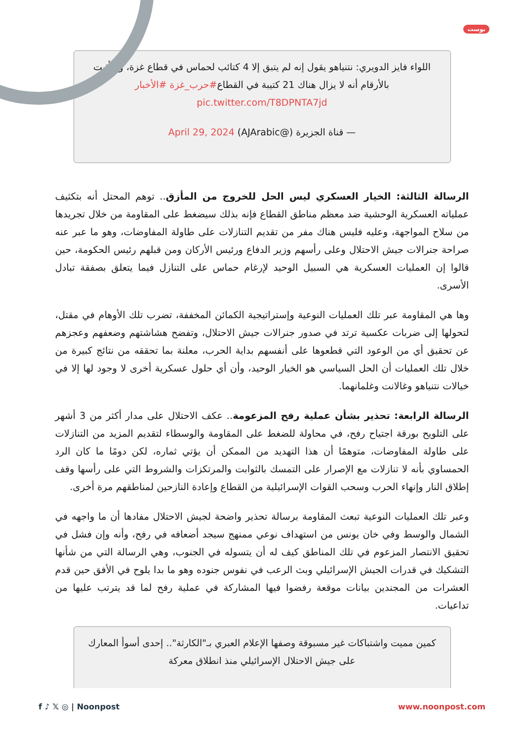بوست
اللواء فايز الدويري: نتنياهو يقول إنه لم يتبق إلا 4 كتائب لحماس في قطاع غزة، وسأثبت بالأرقام أنه لا يزال هناك 21 كتيبة في القطاع#حرب_غزة #الأخبار pic.twitter.com/T8DPNTA7jd
— قناة الجزيرة (@AJArabic) April 29, 2024
الرسالة الثالثة: الخيار العسكري ليس الحل للخروج من المأزق.. توهم المحتل أنه بتكثيف عملياته العسكرية الوحشية ضد معظم مناطق القطاع فإنه بذلك سيضغط على المقاومة من خلال تجريدها من سلاح المواجهة، وعليه فليس هناك مفر من تقديم التنازلات على طاولة المفاوضات، وهو ما عبر عنه صراحة جنرالات جيش الاحتلال وعلى رأسهم وزير الدفاع ورئيس الأركان ومن قبلهم رئيس الحكومة، حين قالوا إن العمليات العسكرية هي السبيل الوحيد لإرغام حماس على التنازل فيما يتعلق بصفقة تبادل الأسرى.
وها هي المقاومة عبر تلك العمليات النوعية وإستراتيجية الكمائن المخففة، تضرب تلك الأوهام في مقتل، لتحولها إلى ضربات عكسية ترتد في صدور جنرالات جيش الاحتلال، وتفضح هشاشتهم وضعفهم وعجزهم عن تحقيق أي من الوعود التي قطعوها على أنفسهم بداية الحرب، معلنة بما تحققه من نتائج كبيرة من خلال تلك العمليات أن الحل السياسي هو الخيار الوحيد، وأن أي حلول عسكرية أخرى لا وجود لها إلا في خيالات نتنياهو وغالانت وغلمانهما.
الرسالة الرابعة: تحذير بشأن عملية رفح المزعومة.. عكف الاحتلال على مدار أكثر من 3 أشهر على التلويح بورقة اجتياح رفح، في محاولة للضغط على المقاومة والوسطاء لتقديم المزيد من التنازلات على طاولة المفاوضات، متوهمًا أن هذا التهديد من الممكن أن يؤتي ثماره، لكن دومًا ما كان الرد الحمساوي بأنه لا تنازلات مع الإصرار على التمسك بالثوابت والمرتكزات والشروط التي على رأسها وقف إطلاق النار وإنهاء الحرب وسحب القوات الإسرائيلية من القطاع وإعادة النازحين لمناطقهم مرة أخرى.
وعبر تلك العمليات النوعية تبعث المقاومة برسالة تحذير واضحة لجيش الاحتلال مفادها أن ما واجهه في الشمال والوسط وفي خان يونس من استهداف نوعي ممنهج سيجد أضعافه في رفح، وأنه وإن فشل في تحقيق الانتصار المزعوم في تلك المناطق كيف له أن يتسوله في الجنوب، وهي الرسالة التي من شأنها التشكيك في قدرات الجيش الإسرائيلي وبث الرعب في نفوس جنوده وهو ما بدا يلوح في الأفق حين قدم العشرات من المجندين بيانات موقعة رفضوا فيها المشاركة في عملية رفح لما قد يترتب عليها من تداعيات.
كمين مميت واشتباكات غير مسبوقة وصفها الإعلام العبري بـ"الكارثة".. إحدى أسوأ المعارك على جيش الاحتلال الإسرائيلي منذ انطلاق معركة
f ♪ 𝕏 ◎ | Noonpost www.noonpost.com